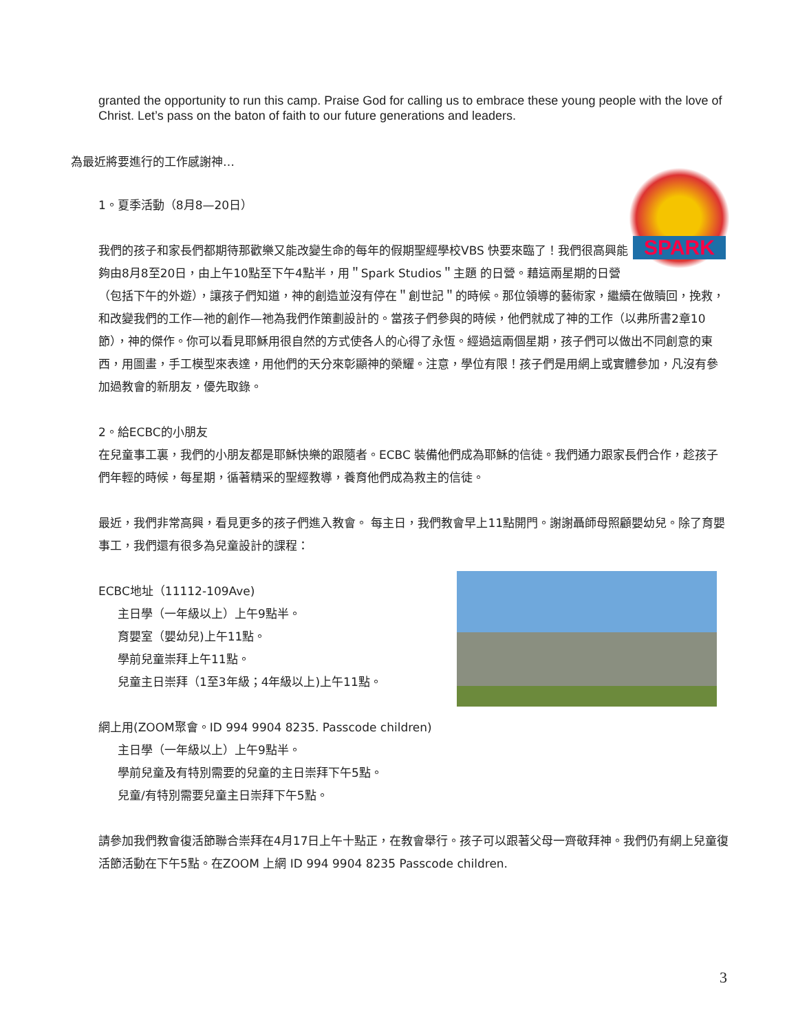granted the opportunity to run this camp. Praise God for calling us to embrace these young people with the love of Christ. Let’s pass on the baton of faith to our future generations and leaders.
為最近將要進行的工作感謝神…
SPARK
1。夏季活動（8月8—20日）
我們的孩子和家長們都期待那歡樂又能改變生命的每年的假期聖經學校VBS 快要來臨了！我們很高興能夠由8月8至20日，由上午10點至下午4點半，用＂Spark Studios＂主題 的日營。藉這兩星期的日營（包括下午的外遊），讓孩子們知道，神的創造並沒有停在＂創世記＂的時候。那位領導的藝術家，繼續在做贖回，挽救，和改變我們的工作—祂的創作—祂為我們作策劃設計的。當孩子們參與的時候，他們就成了神的工作（以弗所書2章10節），神的傑作。你可以看見耶穌用很自然的方式使各人的心得了永恆。經過這兩個星期，孩子們可以做出不同創意的東西，用圖畫，手工模型來表達，用他們的天分來彰顯神的榮耀。注意，學位有限！孩子們是用網上或實體參加，凡沒有參加過教會的新朋友，優先取錄。
2。給ECBC的小朋友
在兒童事工裏，我們的小朋友都是耶穌快樂的跟隨者。ECBC 裝備他們成為耶穌的信徒。我們通力跟家長們合作，趁孩子們年輕的時候，每星期，循著精采的聖經教導，養育他們成為救主的信徒。
最近，我們非常高興，看見更多的孩子們進入教會。 每主日，我們教會早上11點開門。謝謝聶師母照顧嬰幼兒。除了育嬰事工，我們還有很多為兒童設計的課程：
ECBC地址（11112-109Ave)
主日學（一年級以上）上午9點半。
育嬰室（嬰幼兒)上午11點。
學前兒童崇拜上午11點。
兒童主日崇拜（1至3年級；4年級以上)上午11點。
網上用(ZOOM聚會。ID 994 9904 8235. Passcode children)
主日學（一年級以上）上午9點半。
學前兒童及有特別需要的兒童的主日崇拜下午5點。
兒童/有特別需要兒童主日崇拜下午5點。
請參加我們教會復活節聯合崇拜在4月17日上午十點正，在教會舉行。孩子可以跟著父母一齊敬拜神。我們仍有網上兒童復活節活動在下午5點。在ZOOM 上網 ID 994 9904 8235 Passcode children.
3